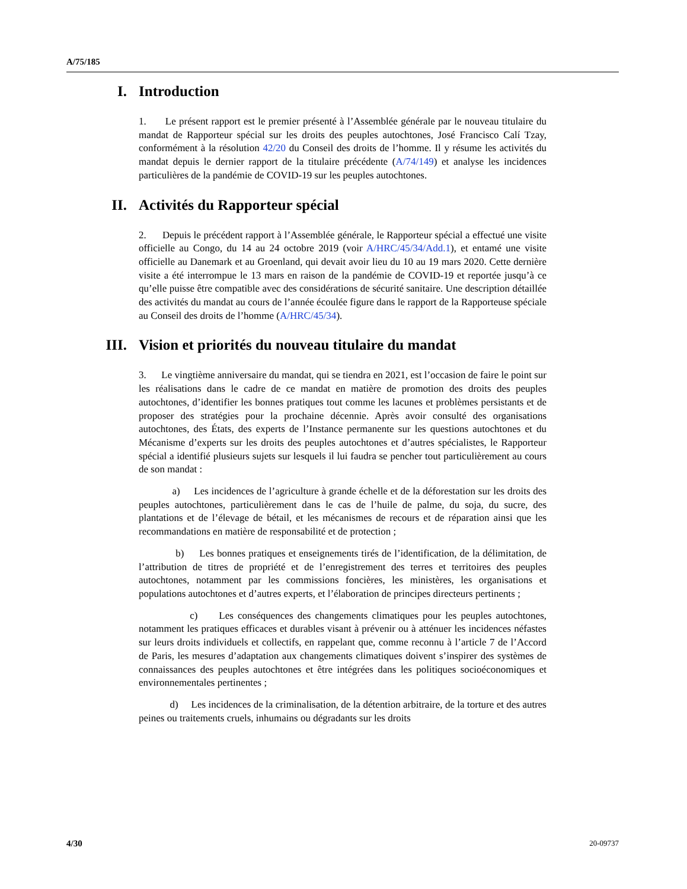A/75/185
I. Introduction
1. Le présent rapport est le premier présenté à l’Assemblée générale par le nouveau titulaire du mandat de Rapporteur spécial sur les droits des peuples autochtones, José Francisco Calí Tzay, conformément à la résolution 42/20 du Conseil des droits de l’homme. Il y résume les activités du mandat depuis le dernier rapport de la titulaire précédente (A/74/149) et analyse les incidences particulières de la pandémie de COVID-19 sur les peuples autochtones.
II. Activités du Rapporteur spécial
2. Depuis le précédent rapport à l’Assemblée générale, le Rapporteur spécial a effectué une visite officielle au Congo, du 14 au 24 octobre 2019 (voir A/HRC/45/34/Add.1), et entamé une visite officielle au Danemark et au Groenland, qui devait avoir lieu du 10 au 19 mars 2020. Cette dernière visite a été interrompue le 13 mars en raison de la pandémie de COVID-19 et reportée jusqu’à ce qu’elle puisse être compatible avec des considérations de sécurité sanitaire. Une description détaillée des activités du mandat au cours de l’année écoulée figure dans le rapport de la Rapporteuse spéciale au Conseil des droits de l’homme (A/HRC/45/34).
III. Vision et priorités du nouveau titulaire du mandat
3. Le vingtième anniversaire du mandat, qui se tiendra en 2021, est l’occasion de faire le point sur les réalisations dans le cadre de ce mandat en matière de promotion des droits des peuples autochtones, d’identifier les bonnes pratiques tout comme les lacunes et problèmes persistants et de proposer des stratégies pour la prochaine décennie. Après avoir consulté des organisations autochtones, des États, des experts de l’Instance permanente sur les questions autochtones et du Mécanisme d’experts sur les droits des peuples autochtones et d’autres spécialistes, le Rapporteur spécial a identifié plusieurs sujets sur lesquels il lui faudra se pencher tout particulièrement au cours de son mandat :
a) Les incidences de l’agriculture à grande échelle et de la déforestation sur les droits des peuples autochtones, particulièrement dans le cas de l’huile de palme, du soja, du sucre, des plantations et de l’élevage de bétail, et les mécanismes de recours et de réparation ainsi que les recommandations en matière de responsabilité et de protection ;
b) Les bonnes pratiques et enseignements tirés de l’identification, de la délimitation, de l’attribution de titres de propriété et de l’enregistrement des terres et territoires des peuples autochtones, notamment par les commissions foncières, les ministères, les organisations et populations autochtones et d’autres experts, et l’élaboration de principes directeurs pertinents ;
c) Les conséquences des changements climatiques pour les peuples autochtones, notamment les pratiques efficaces et durables visant à prévenir ou à atténuer les incidences néfastes sur leurs droits individuels et collectifs, en rappelant que, comme reconnu à l’article 7 de l’Accord de Paris, les mesures d’adaptation aux changements climatiques doivent s’inspirer des systèmes de connaissances des peuples autochtones et être intégrées dans les politiques socioéconomiques et environnementales pertinentes ;
d) Les incidences de la criminalisation, de la détention arbitraire, de la torture et des autres peines ou traitements cruels, inhumains ou dégradants sur les droits
4/30 20-09737